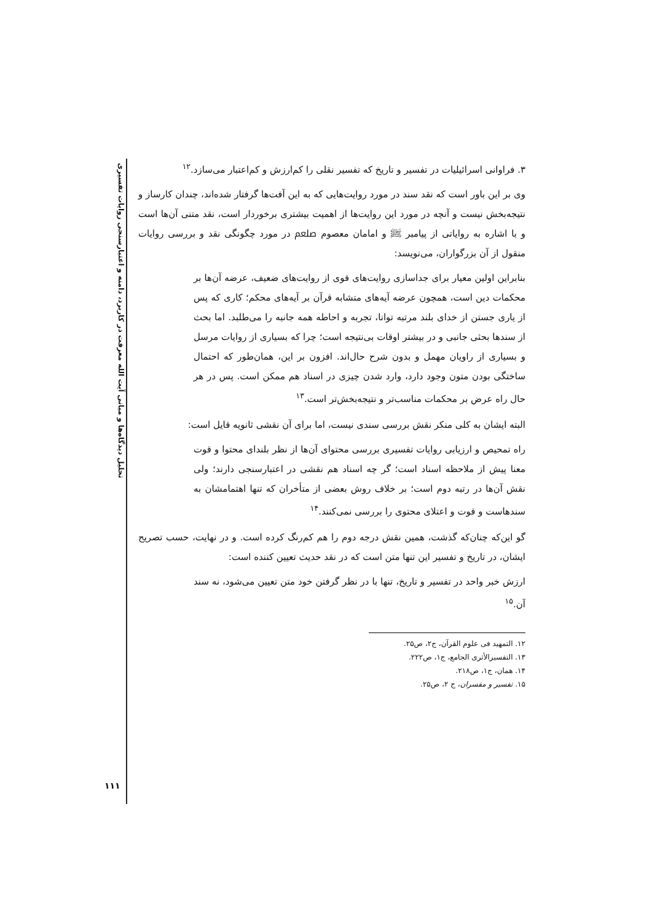تحلیل دیدگاه‌ها و مبانی آیت الله معرفت در کاربرد، دامنه و اعتبارسنجی روایات تفسیری
۳. فراوانی اسرائیلیات در تفسیر و تاریخ که تفسیر نقلی را کم‌ارزش و کم‌اعتبار می‌سازد.<sup>۱۲</sup>
وی بر این باور است که نقد سند در مورد روایت‌هایی که به این آفت‌ها گرفتار شده‌اند، چندان کارساز و نتیجه‌بخش نیست و آنچه در مورد این روایت‌ها از اهمیت بیشتری برخوردار است، نقد متنی آن‌ها است و با اشاره به روایاتی از پیامبر ﷺ و امامان معصوم ﷵ در مورد چگونگی نقد و بررسی روایات منقول از آن بزرگواران، می‌نویسد:
بنابراین اولین معیار برای جداسازی روایت‌های قوی از روایت‌های ضعیف، عرضه آن‌ها بر محکمات دین است، همچون عرضه آیه‌های متشابه قرآن بر آیه‌های محکم؛ کاری که پس از یاری جستن از خدای بلند مرتبه توانا، تجربه و احاطه همه جانبه را می‌طلبد. اما بحث از سندها بحثی جانبی و در بیشتر اوقات بی‌نتیجه است؛ چرا که بسیاری از روایات مرسل و بسیاری از راویان مهمل و بدون شرح حال‌اند. افزون بر این، همان‌طور که احتمال ساختگی بودن متون وجود دارد، وارد شدن چیزی در اسناد هم ممکن است. پس در هر حال راه عرض بر محکمات مناسب‌تر و نتیجه‌بخش‌تر است.<sup>۱۳</sup>
البته ایشان به کلی منکر نقش بررسی سندی نیست، اما برای آن نقشی ثانویه قایل است:
راه تمحیص و ارزیابی روایات تفسیری بررسی محتوای آن‌ها از نظر بلندای محتوا و قوت معنا پیش از ملاحظه اسناد است؛ گر چه اسناد هم نقشی در اعتبارسنجی دارند؛ ولی نقش آن‌ها در رتبه دوم است؛ بر خلاف روش بعضی از متأخران که تنها اهتمامشان به سندهاست و قوت و اعتلای محتوی را بررسی نمی‌کنند.<sup>۱۴</sup>
گو این‌که چنان‌که گذشت، همین نقش درجه دوم را هم کم‌رنگ کرده است. و در نهایت، حسب تصریح ایشان، در تاریخ و تفسیر این تنها متن است که در نقد حدیث تعیین کننده است:
ارزش خبر واحد در تفسیر و تاریخ، تنها با در نظر گرفتن خود متن تعیین می‌شود، نه سند آن.<sup>۱۵</sup>
۱۲. التمهید فی علوم القرآن، ج۲، ص۲۵.
۱۳. التفسیرالأثری الجامع، ج۱، ص۲۲۲.
۱۴. همان، ج۱، ص۲۱۸.
۱۵. تفسیر و مفسران، ج ۲، ص۲۵.
۱۱۱